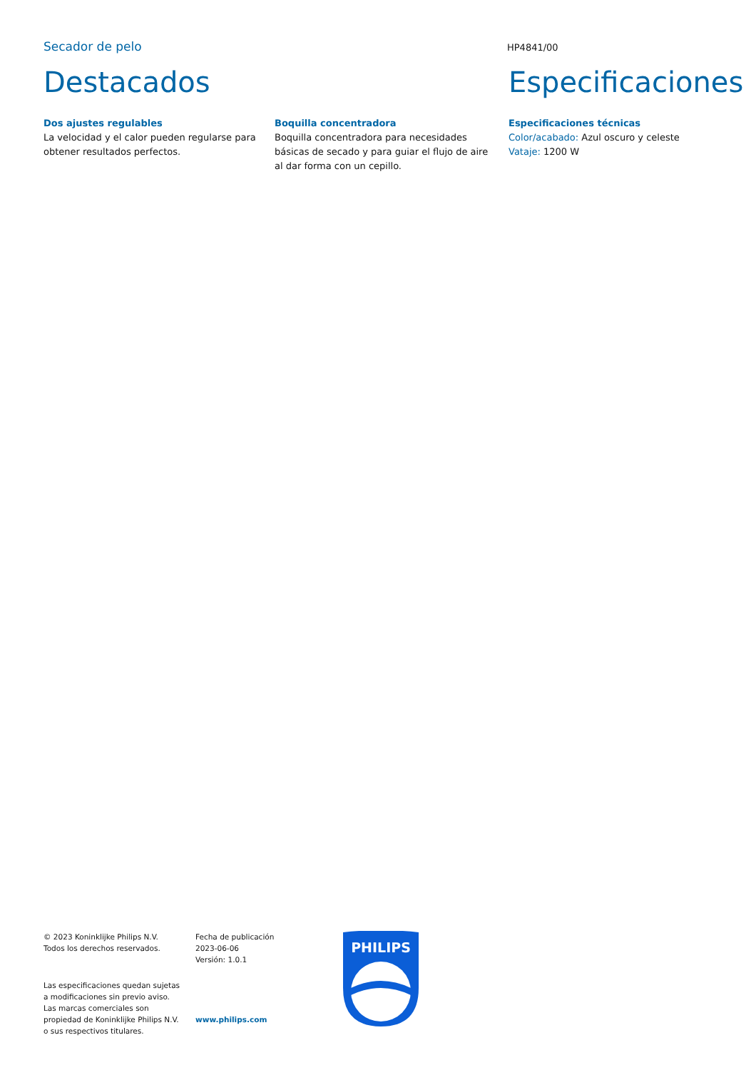Secador de pelo
HP4841/00
Destacados
Dos ajustes regulables
La velocidad y el calor pueden regularse para obtener resultados perfectos.
Boquilla concentradora
Boquilla concentradora para necesidades básicas de secado y para guiar el flujo de aire al dar forma con un cepillo.
Especificaciones
Especificaciones técnicas
Color/acabado: Azul oscuro y celeste
Vataje: 1200 W
© 2023 Koninklijke Philips N.V.
Todos los derechos reservados.
Las especificaciones quedan sujetas
a modificaciones sin previo aviso.
Las marcas comerciales son
propiedad de Koninklijke Philips N.V.
o sus respectivos titulares.
Fecha de publicación
2023-06-06
Versión: 1.0.1
www.philips.com
PHILIPS